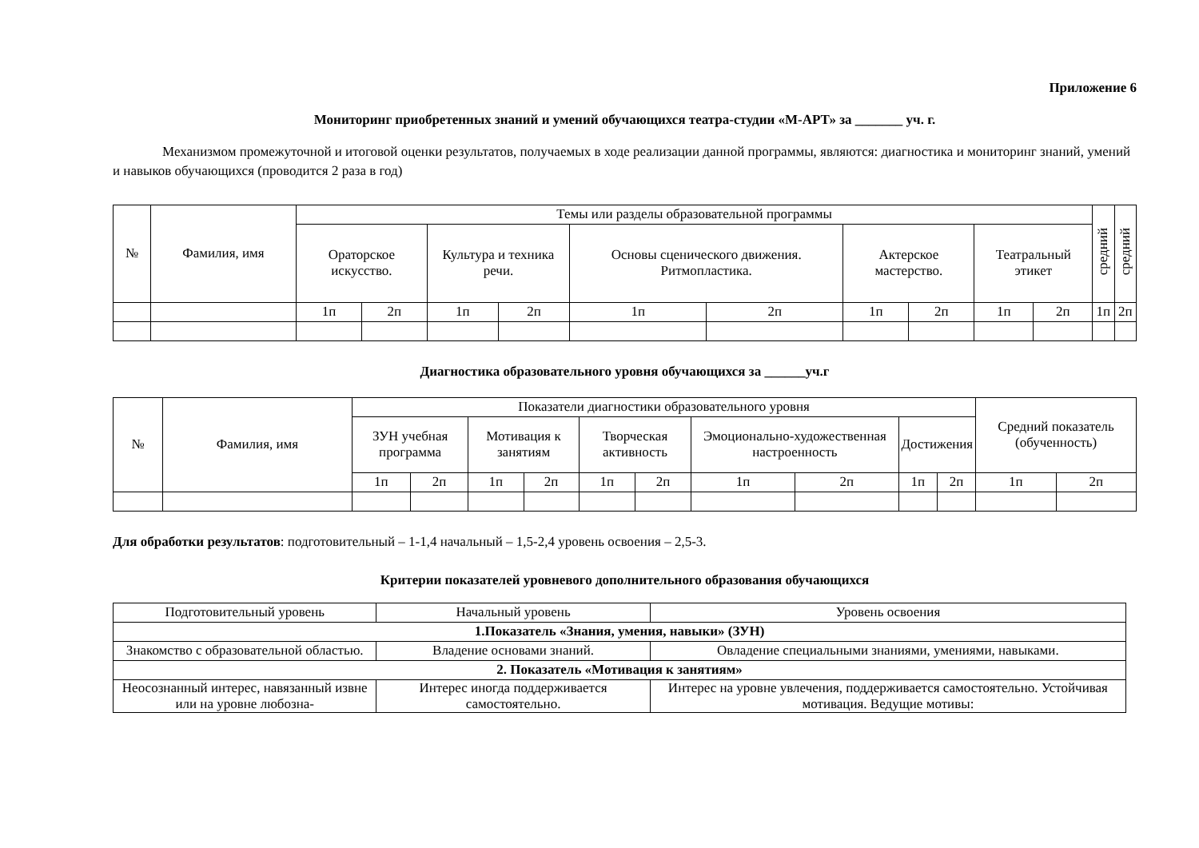Приложение 6
Мониторинг приобретенных знаний и умений обучающихся театра-студии «М-АРТ» за _______ уч. г.
Механизмом промежуточной и итоговой оценки результатов, получаемых в ходе реализации данной программы, являются: диагностика и мониторинг знаний, умений и навыков обучающихся (проводится 2 раза в год)
| № | Фамилия, имя | Темы или разделы образовательной программы | | | | | | | | | | средний | средний |
| --- | --- | --- | --- | --- | --- | --- | --- | --- | --- | --- | --- | --- | --- |
| | | Ораторское искусство. | | Культура и техника речи. | | Основы сценического движения. Ритмопластика. | | Актерское мастерство. | | Театральный этикет | | | |
| | | 1п | 2п | 1п | 2п | 1п | 2п | 1п | 2п | 1п | 2п | 1п | 2п |
Диагностика образовательного уровня обучающихся за ______уч.г
| № | Фамилия, имя | Показатели диагностики образовательного уровня | | | | | | | | | | Средний показатель (обученность) | |
| --- | --- | --- | --- | --- | --- | --- | --- | --- | --- | --- | --- | --- | --- |
| | | ЗУН учебная программа | | Мотивация к занятиям | | Творческая активность | | Эмоционально-художественная настроенность | | Достижения | | | |
| | | 1п | 2п | 1п | 2п | 1п | 2п | 1п | 2п | 1п | 2п | 1п | 2п |
Для обработки результатов: подготовительный – 1-1,4 начальный – 1,5-2,4 уровень освоения – 2,5-3.
Критерии показателей уровневого дополнительного образования обучающихся
| Подготовительный уровень | Начальный уровень | Уровень освоения |
| 1.Показатель «Знания, умения, навыки» (ЗУН) | | |
| Знакомство с образовательной областью. | Владение основами знаний. | Овладение специальными знаниями, умениями, навыками. |
| 2. Показатель «Мотивация к занятиям» | | |
| Неосознанный интерес, навязанный извне или на уровне любозна- | Интерес иногда поддерживается самостоятельно. | Интерес на уровне увлечения, поддерживается самостоятельно. Устойчивая мотивация. Ведущие мотивы: |